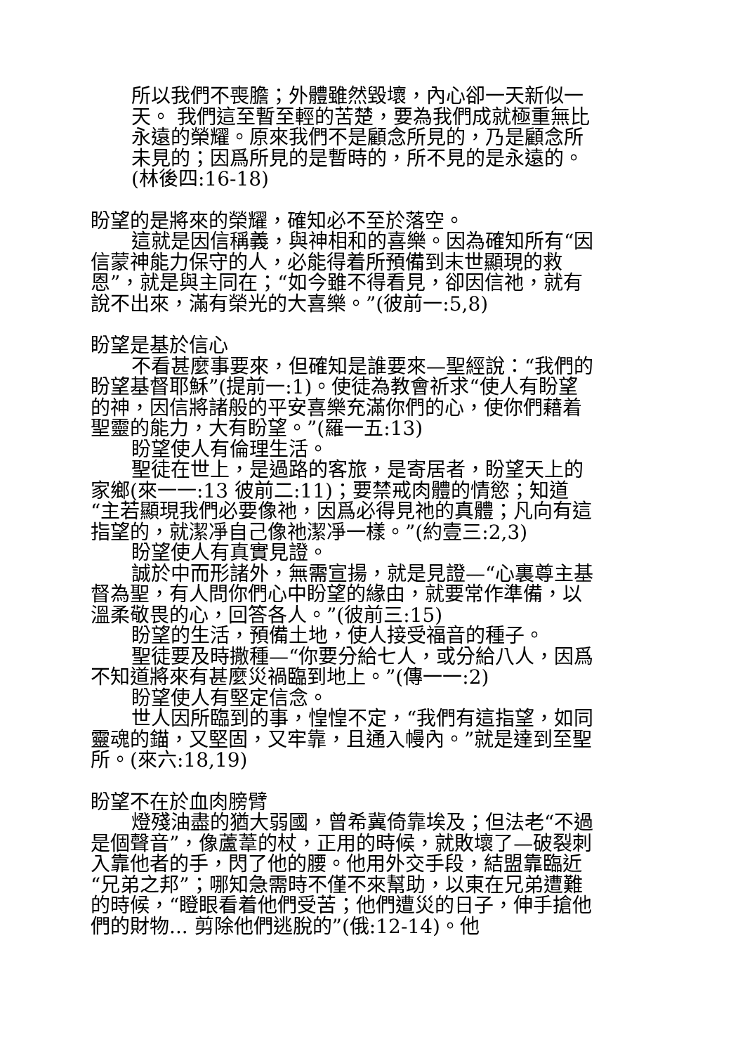所以我們不喪膽；外體雖然毀壞，內心卻一天新似一天。 我們這至暫至輕的苦楚，要為我們成就極重無比永遠的榮耀。原來我們不是顧念所見的，乃是顧念所未見的；因爲所見的是暫時的，所不見的是永遠的。(林後四:16-18)
盼望的是將來的榮耀，確知必不至於落空。
這就是因信稱義，與神相和的喜樂。因為確知所有“因信蒙神能力保守的人，必能得着所預備到末世顯現的救恩”，就是與主同在；“如今雖不得看見，卻因信祂，就有說不出來，滿有榮光的大喜樂。”(彼前一:5,8)
盼望是基於信心
不看甚麼事要來，但確知是誰要來—聖經說：“我們的盼望基督耶穌”(提前一:1)。使徒為教會祈求“使人有盼望的神，因信將諸般的平安喜樂充滿你們的心，使你們藉着聖靈的能力，大有盼望。”(羅一五:13)
盼望使人有倫理生活。
聖徒在世上，是過路的客旅，是寄居者，盼望天上的家鄉(來一一:13 彼前二:11)；要禁戒肉體的情慾；知道“主若顯現我們必要像祂，因爲必得見祂的真體；凡向有這指望的，就潔凈自己像祂潔凈一樣。”(約壹三:2,3)
盼望使人有真實見證。
誠於中而形諸外，無需宣揚，就是見證—“心裏尊主基督為聖，有人問你們心中盼望的緣由，就要常作準備，以溫柔敬畏的心，回答各人。”(彼前三:15)
盼望的生活，預備土地，使人接受福音的種子。
聖徒要及時撒種—“你要分給七人，或分給八人，因爲不知道將來有甚麼災禍臨到地上。”(傳一一:2)
盼望使人有堅定信念。
世人因所臨到的事，惶惶不定，“我們有這指望，如同靈魂的錨，又堅固，又牢靠，且通入幔內。”就是達到至聖所。(來六:18,19)
盼望不在於血肉膀臂
燈殘油盡的猶大弱國，曾希冀倚靠埃及；但法老“不過是個聲音”，像蘆葦的杖，正用的時候，就敗壞了—破裂刺入靠他者的手，閃了他的腰。他用外交手段，結盟靠臨近“兄弟之邦”；哪知急需時不僅不來幫助，以東在兄弟遭難的時候，“瞪眼看着他們受苦；他們遭災的日子，伸手搶他們的財物... 剪除他們逃脫的”(俄:12-14)。他